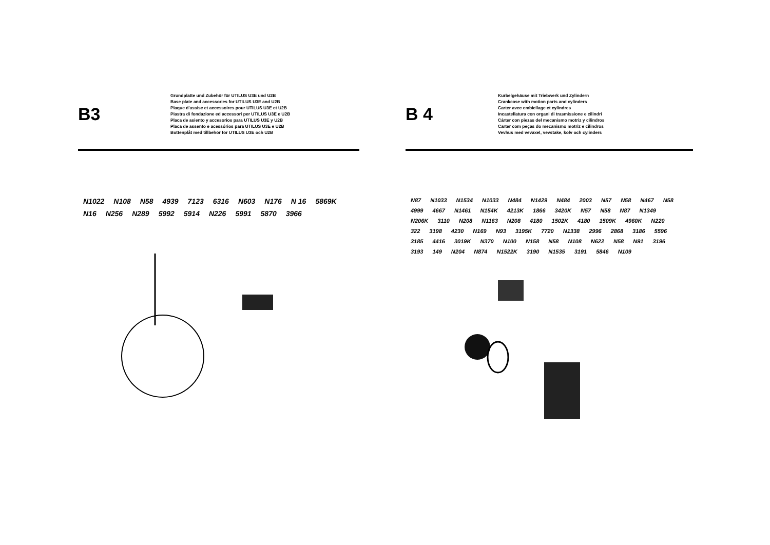B3
Grundplatte und Zubehör für UTILUS U3E und U2B
Base plate and accessories for UTILUS U3E and U2B
Plaque d'assise et accessoires pour UTILUS U3E et U2B
Piastra di fondazione ed accessori per UTILUS U3E e U2B
Placa de asiento y accesorios para UTILUS U3E y U2B
Placa de assento e acessórios para UTILUS U3E e U2B
Bottenplåt med tillbehör för UTILUS U3E och U2B
N1022 N108 N58 4939 7123 6316 N603 N176 N 16 5869K N16 N256 N289 5992 5914 N226 5991 5870 3966
B 4
Kurbelgehäuse mit Triebwerk und Zylindern
Crankcase with motion parts and cylinders
Carter avec embiellage et cylindres
Incastellatura con organi di trasmissione e cilindri
Cárter con piezas del mecanismo motriz y cilindros
Carter com peças do mecanismo motriz e cilindros
Vevhus med vevaxel, vevstake, kolv och cylinders
N87 N1033 N1534 N1033 N484 N1429 N484 2003 N57 N58 N467 N58 4999 4667 N1461 N154K 4213K 1866 3420K N57 N58 N87 N1349 N206K 3110 N208 N1163 N208 4180 1502K 4180 1509K 4960K N220 322 3198 4230 N169 N93 3195K 7720 N1338 2996 2868 3186 5596 3185 4416 3019K N370 N100 N158 N58 N108 N622 N58 N91 3196 3193 149 N204 N874 N1522K 3190 N1535 3191 5846 N109